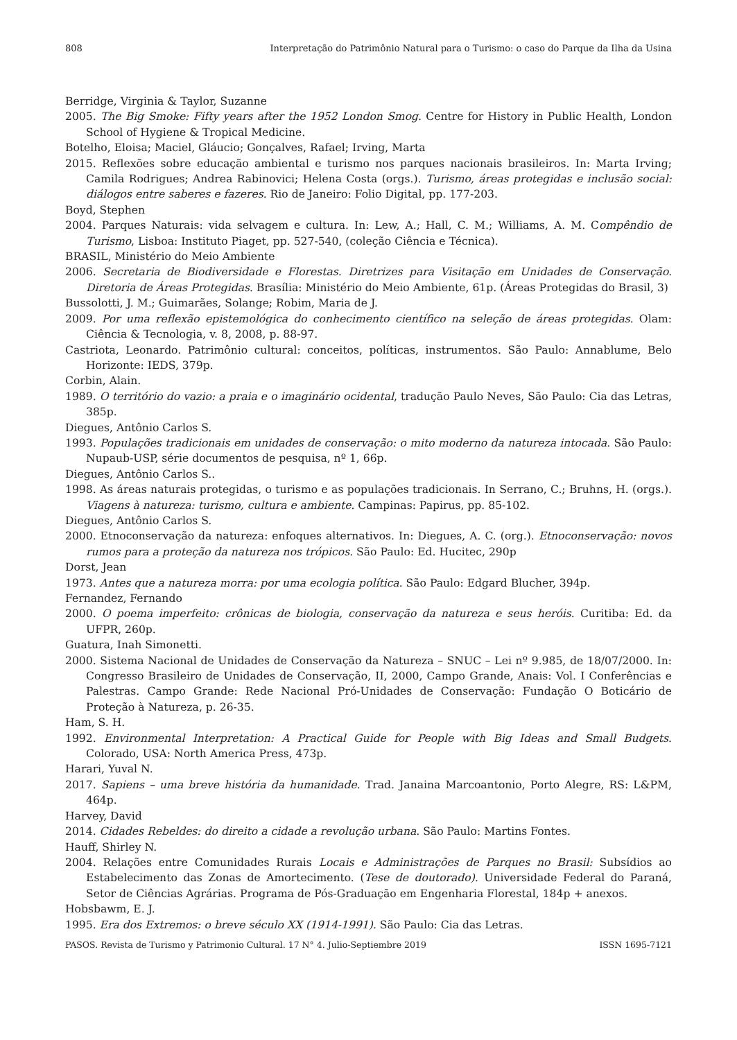808 Interpretação do Patrimônio Natural para o Turismo: o caso do Parque da Ilha da Usina
Berridge, Virginia & Taylor, Suzanne
2005. The Big Smoke: Fifty years after the 1952 London Smog. Centre for History in Public Health, London School of Hygiene & Tropical Medicine.
Botelho, Eloisa; Maciel, Gláucio; Gonçalves, Rafael; Irving, Marta
2015. Reflexões sobre educação ambiental e turismo nos parques nacionais brasileiros. In: Marta Irving; Camila Rodrigues; Andrea Rabinovici; Helena Costa (orgs.). Turismo, áreas protegidas e inclusão social: diálogos entre saberes e fazeres. Rio de Janeiro: Folio Digital, pp. 177-203.
Boyd, Stephen
2004. Parques Naturais: vida selvagem e cultura. In: Lew, A.; Hall, C. M.; Williams, A. M. Compêndio de Turismo, Lisboa: Instituto Piaget, pp. 527-540, (coleção Ciência e Técnica).
BRASIL, Ministério do Meio Ambiente
2006. Secretaria de Biodiversidade e Florestas. Diretrizes para Visitação em Unidades de Conservação. Diretoria de Áreas Protegidas. Brasília: Ministério do Meio Ambiente, 61p. (Áreas Protegidas do Brasil, 3)
Bussolotti, J. M.; Guimarães, Solange; Robim, Maria de J.
2009. Por uma reflexão epistemológica do conhecimento científico na seleção de áreas protegidas. Olam: Ciência & Tecnologia, v. 8, 2008, p. 88-97.
Castriota, Leonardo. Patrimônio cultural: conceitos, políticas, instrumentos. São Paulo: Annablume, Belo Horizonte: IEDS, 379p.
Corbin, Alain.
1989. O território do vazio: a praia e o imaginário ocidental, tradução Paulo Neves, São Paulo: Cia das Letras, 385p.
Diegues, Antônio Carlos S.
1993. Populações tradicionais em unidades de conservação: o mito moderno da natureza intocada. São Paulo: Nupaub-USP, série documentos de pesquisa, nº 1, 66p.
Diegues, Antônio Carlos S..
1998. As áreas naturais protegidas, o turismo e as populações tradicionais. In Serrano, C.; Bruhns, H. (orgs.). Viagens à natureza: turismo, cultura e ambiente. Campinas: Papirus, pp. 85-102.
Diegues, Antônio Carlos S.
2000. Etnoconservação da natureza: enfoques alternativos. In: Diegues, A. C. (org.). Etnoconservação: novos rumos para a proteção da natureza nos trópicos. São Paulo: Ed. Hucitec, 290p
Dorst, Jean
1973. Antes que a natureza morra: por uma ecologia política. São Paulo: Edgard Blucher, 394p.
Fernandez, Fernando
2000. O poema imperfeito: crônicas de biologia, conservação da natureza e seus heróis. Curitiba: Ed. da UFPR, 260p.
Guatura, Inah Simonetti.
2000. Sistema Nacional de Unidades de Conservação da Natureza – SNUC – Lei nº 9.985, de 18/07/2000. In: Congresso Brasileiro de Unidades de Conservação, II, 2000, Campo Grande, Anais: Vol. I Conferências e Palestras. Campo Grande: Rede Nacional Pró-Unidades de Conservação: Fundação O Boticário de Proteção à Natureza, p. 26-35.
Ham, S. H.
1992. Environmental Interpretation: A Practical Guide for People with Big Ideas and Small Budgets. Colorado, USA: North America Press, 473p.
Harari, Yuval N.
2017. Sapiens – uma breve história da humanidade. Trad. Janaina Marcoantonio, Porto Alegre, RS: L&PM, 464p.
Harvey, David
2014. Cidades Rebeldes: do direito a cidade a revolução urbana. São Paulo: Martins Fontes.
Hauff, Shirley N.
2004. Relações entre Comunidades Rurais Locais e Administrações de Parques no Brasil: Subsídios ao Estabelecimento das Zonas de Amortecimento. (Tese de doutorado). Universidade Federal do Paraná, Setor de Ciências Agrárias. Programa de Pós-Graduação em Engenharia Florestal, 184p + anexos.
Hobsbawm, E. J.
1995. Era dos Extremos: o breve século XX (1914-1991). São Paulo: Cia das Letras.
PASOS. Revista de Turismo y Patrimonio Cultural. 17 N° 4. Julio-Septiembre 2019 ISSN 1695-7121